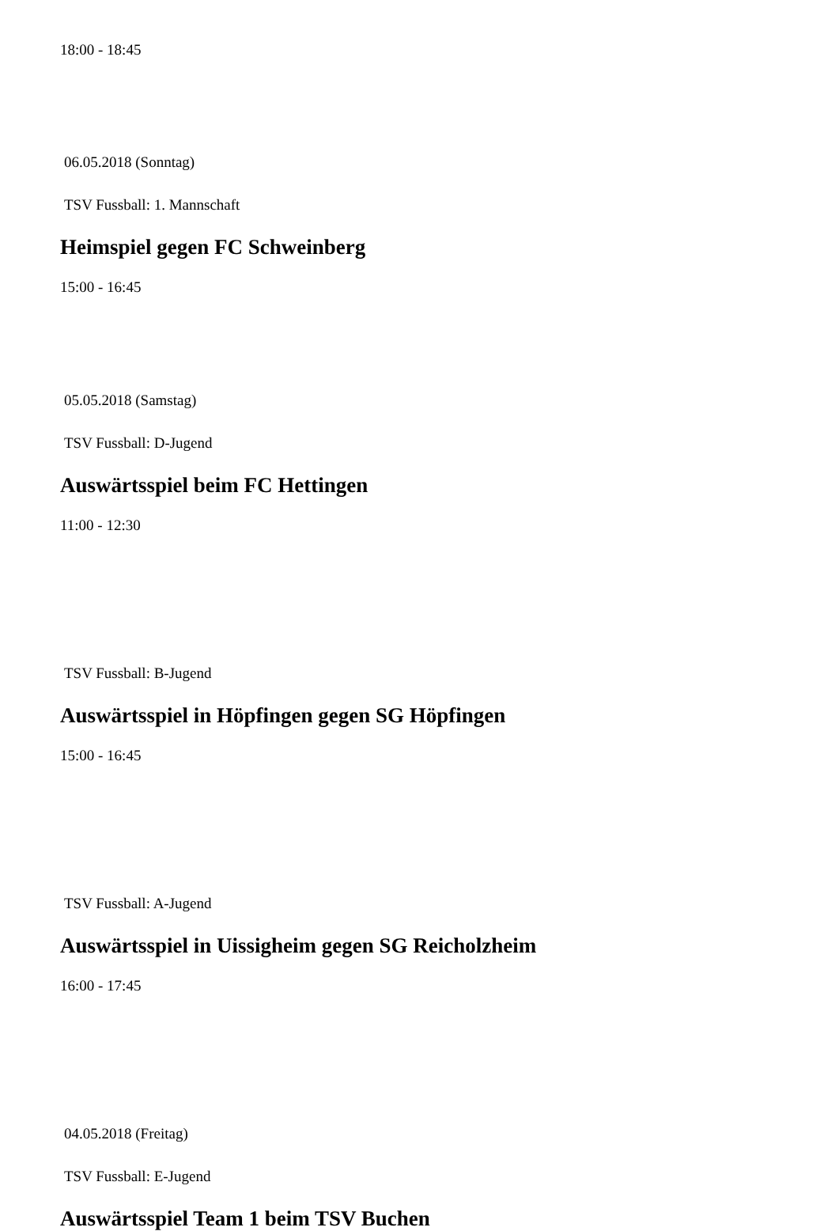18:00 - 18:45
06.05.2018 (Sonntag)
TSV Fussball: 1. Mannschaft
Heimspiel gegen FC Schweinberg
15:00 - 16:45
05.05.2018 (Samstag)
TSV Fussball: D-Jugend
Auswärtsspiel beim FC Hettingen
11:00 - 12:30
TSV Fussball: B-Jugend
Auswärtsspiel in Höpfingen gegen SG Höpfingen
15:00 - 16:45
TSV Fussball: A-Jugend
Auswärtsspiel in Uissigheim gegen SG Reicholzheim
16:00 - 17:45
04.05.2018 (Freitag)
TSV Fussball: E-Jugend
Auswärtsspiel Team 1 beim TSV Buchen